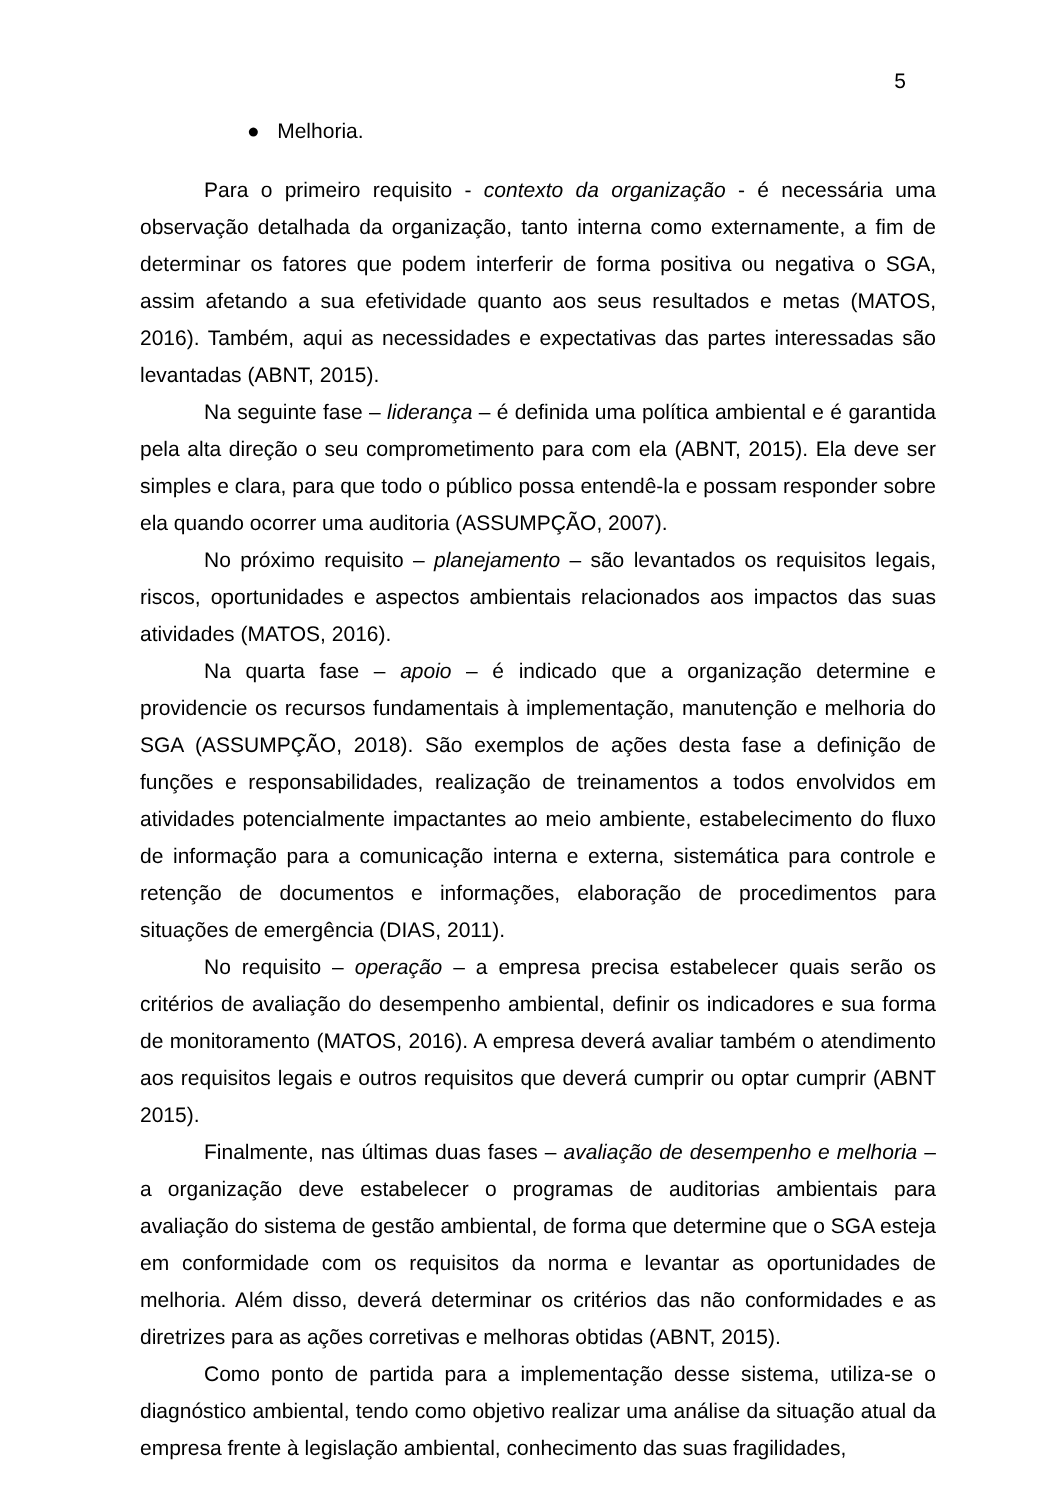5
● Melhoria.
Para o primeiro requisito - contexto da organização - é necessária uma observação detalhada da organização, tanto interna como externamente, a fim de determinar os fatores que podem interferir de forma positiva ou negativa o SGA, assim afetando a sua efetividade quanto aos seus resultados e metas (MATOS, 2016). Também, aqui as necessidades e expectativas das partes interessadas são levantadas (ABNT, 2015).
Na seguinte fase – liderança – é definida uma política ambiental e é garantida pela alta direção o seu comprometimento para com ela (ABNT, 2015). Ela deve ser simples e clara, para que todo o público possa entendê-la e possam responder sobre ela quando ocorrer uma auditoria (ASSUMPÇÃO, 2007).
No próximo requisito – planejamento – são levantados os requisitos legais, riscos, oportunidades e aspectos ambientais relacionados aos impactos das suas atividades (MATOS, 2016).
Na quarta fase – apoio – é indicado que a organização determine e providencie os recursos fundamentais à implementação, manutenção e melhoria do SGA (ASSUMPÇÃO, 2018). São exemplos de ações desta fase a definição de funções e responsabilidades, realização de treinamentos a todos envolvidos em atividades potencialmente impactantes ao meio ambiente, estabelecimento do fluxo de informação para a comunicação interna e externa, sistemática para controle e retenção de documentos e informações, elaboração de procedimentos para situações de emergência (DIAS, 2011).
No requisito – operação – a empresa precisa estabelecer quais serão os critérios de avaliação do desempenho ambiental, definir os indicadores e sua forma de monitoramento (MATOS, 2016). A empresa deverá avaliar também o atendimento aos requisitos legais e outros requisitos que deverá cumprir ou optar cumprir (ABNT 2015).
Finalmente, nas últimas duas fases – avaliação de desempenho e melhoria – a organização deve estabelecer o programas de auditorias ambientais para avaliação do sistema de gestão ambiental, de forma que determine que o SGA esteja em conformidade com os requisitos da norma e levantar as oportunidades de melhoria. Além disso, deverá determinar os critérios das não conformidades e as diretrizes para as ações corretivas e melhoras obtidas (ABNT, 2015).
Como ponto de partida para a implementação desse sistema, utiliza-se o diagnóstico ambiental, tendo como objetivo realizar uma análise da situação atual da empresa frente à legislação ambiental, conhecimento das suas fragilidades,